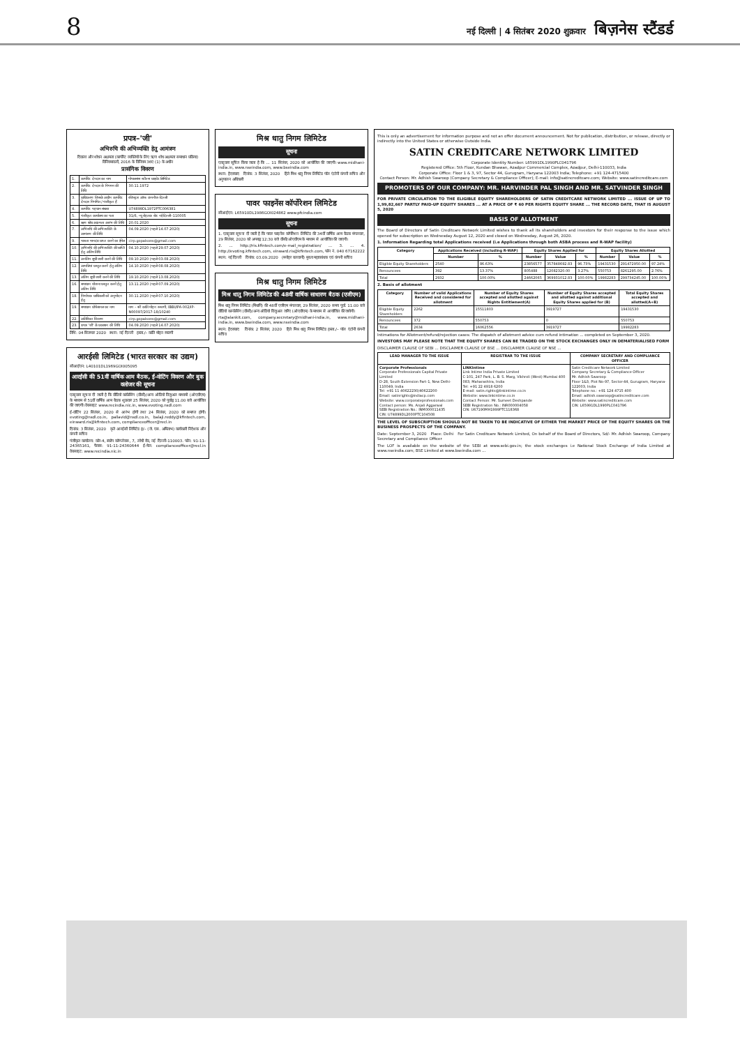8 नई दिल्ली | 4 सितंबर 2020 शुक्रवार बिज़नेस स्टैंडर्ड
प्रपत्र–'जी'
अभिरुचि की अभिव्यक्ति हेतु आमंत्रण
दिवाला और शोधन अक्षमता (कार्पोरेट व्यक्तियों के लिए ऋण शोध अक्षमता समाधान प्रक्रिया) विनियमावली, 2016 के विनियम 36ए (1) के अधीन
प्रासंगिक विवरण
| 1. | कार्पोरेट देनदार का नाम | गोपालसंस स्टील्स प्राइवेट लिमिटेड |
| 2. | कार्पोरेट देनदार के निगमन की तिथि | 30.11.1972 |
| 3. | प्राधिकरण जिसके अधीन कार्पोरेट देनदार निगमित / पंजीकृत है | रजिस्ट्रार ऑफ कंपनीज–दिल्ली |
| 4. | कार्पोरेट पहचान संख्या | U74899DL1972PTC006381 |
| 5. | पंजीकृत कार्यालय का पता | 31/6, न्यू रोहतक रोड नई दिल्ली–110005 |
| 6. | ऋण शोध अक्षमता आरंभ की तिथि | 20.01.2020 |
| 7. | अभिरुचि की अभिव्यक्ति के आमंत्रण की तिथि | 04.09.2020 (पहले 14.07.2020) |
| 9. | पात्रता मानदंड प्राप्त करने का ईमेल | cirp.gopalsons@gmail.com |
| 10. | अभिरुचि की अभिव्यक्ति की प्राप्ति हेतु अंतिम तिथि | 04.10.2020 (पहले 29.07.2020) |
| 11. | अनंतिम सूची जारी करने की तिथि | 09.10.2020 (पहले 03.08.2020) |
| 12. | आपत्तियां प्रस्तुत करने हेतु अंतिम तिथि | 14.10.2020 (पहले 08.08.2020) |
| 13. | अंतिम सूची जारी करने की तिथि | 19.10.2020 (पहले 13.08.2020) |
| 16. | समाधान योजना प्रस्तुत करने हेतु अंतिम तिथि | 13.11.2020 (पहले 07.09.2020) |
| 18. | निर्णायक प्राधिकारी को अनुमोदन हेतु | 30.11.2020 (पहले 07.10.2020) |
| 19. | समाधान प्रोफेशनल का नाम | नाम – श्री कांति मोहन रुस्तगी, IBBI/IPA-002/IP-N00097/2017-18/10240 |
| 22. | अतिरिक्त विवरण | cirp.gopalsons@gmail.com |
| 23. | प्रपत्र 'जी' के प्रकाशन की तिथि | 04.09.2020 (पहले 14.07.2020) |
तिथि: 04 सितम्बर 2020 स्थान: नई दिल्ली हस्ता./– कांति मोहन रुस्तगी
आरईसी लिमिटेड (भारत सरकार का उद्यम)
सीआईएन: L40101DL1969GOI005095
आरईसी की 51वीं वार्षिक आम बैठक, ई-वोटिंग विवरण और बुक क्लोजर की सूचना
एतद्द्वारा सूचना दी जाती है कि वीडियो कांफ्रेंसिंग (वीसी)/अन्य ऑडियो विजुअल माध्यमों (ओएवीएम) के माध्यम से 51वीं वार्षिक आम बैठक शुक्रवार 25 सितंबर, 2020 को पूर्वाह्न 11.00 बजे आयोजित की जाएगी। वेबसाइट www.recindia.nic.in, www.evoting.nsdl.com
ई-वोटिंग 22 सितंबर, 2020 से आरंभ होगी तथा 24 सितंबर, 2020 को समाप्त होगी। evoting@nsdl.co.in, pallavid@nsdl.co.in, balaji.reddy@kfintech.com, einward.ris@kfintech.com, complianceofficer@recl.in
दिनांक: 3 सितंबर, 2020 कृते आरईसी लिमिटेड ह/– (जे. एस. अमिताभ) कार्यकारी निदेशक और कंपनी सचिव
पंजीकृत कार्यालय: कोर-4, स्कोप कॉम्प्लेक्स, 7, लोधी रोड, नई दिल्ली–110003. फोन: 91-11-24365161, फैक्स: 91-11-24360644 ई-मेल: complianceofficer@recl.in वेबसाइट: www.recindia.nic.in
मिश्र धातु निगम लिमिटेड
सूचना
एतद्द्वारा सूचित किया जाता है कि ... 11 सितंबर, 2020 को आयोजित की जाएगी। www.midhani-india.in, www.nseindia.com, www.bseindia.com
स्थान: हैदराबाद दिनांक: 3 सितंबर, 2020 हिते मिश्र धातु निगम लिमिटेड पॉल एंटोनी कंपनी सचिव और अनुपालन अधिकारी
पावर फाइनेंस कॉर्पोरेशन लिमिटेड
सीआईएन: L65910DL1986GOI024862 www.pfcindia.com
सूचना
1. एतद्द्वारा सूचना दी जाती है कि पावर फाइनेंस कॉर्पोरेशन लिमिटेड की 34वीं वार्षिक आम बैठक मंगलवार, 29 सितंबर, 2020 को अपराह्न 12:30 बजे वीसी/ओएवीएम के माध्यम से आयोजित की जाएगी।
2. ... http://ris.kfintech.com/e-mail_registration/ ... 3. ... 4. http://evoting.kfintech.com, einward.ris@kfintech.com, फोन नं. 040 67162222
स्थान: नई दिल्ली दिनांक: 03.09.2020 (मनोहर बलवानी) मुख्य महाप्रबंधक एवं कंपनी सचिव
मिश्र धातु निगम लिमिटेड
मिश्र धातु निगम लिमिटेड की 48वीं वार्षिक साधारण बैठक (एजीएम)
मिश्र धातु निगम लिमिटेड (मिधानि) की 48वीं एजीएम मंगलवार, 29 सितंबर, 2020 समय पूर्वा. 11.00 बजे वीडियो कान्फ्रेंसिंग (वीसी)/अन्य ऑडियो विजुअल जरिए (ओएवीएम) के माध्यम से आयोजित की जायेगी।
rta@alankit.com, company.secretary@midhani-india.in, www.midhani-india.in, www.bseindia.com, www.nseindia.com
स्थान: हैदराबाद दिनांक: 2 सितंबर, 2020 हिते मिश्र धातु निगम लिमिटेड हस्ता./– पॉल एंटोनी कंपनी सचिव
This is only an advertisement for information purpose and not an offer document announcement. Not for publication, distribution, or release, directly or indirectly into the United States or otherwise Outside India.
SATIN CREDITCARE NETWORK LIMITED
Corporate Identity Number: L65991DL1990PLC041796
Registered Office: 5th Floor, Kundan Bhawan, Azadpur Commercial Complex, Azadpur, Delhi-110033, India
Corporate Office: Floor 1 & 3, 97, Sector 44, Gurugram, Haryana 122003 India; Telephone: +91 124-4715400
Contact Person: Mr. Adhish Swaroop (Company Secretary & Compliance Officer); E-mail: info@satincreditcare.com; Website: www.satincreditcare.com
PROMOTERS OF OUR COMPANY: MR. HARVINDER PAL SINGH AND MR. SATVINDER SINGH
FOR PRIVATE CIRCULATION TO THE ELIGIBLE EQUITY SHAREHOLDERS OF SATIN CREDITCARE NETWORK LIMITED ... ISSUE OF UP TO 1,99,82,667 PARTLY PAID-UP EQUITY SHARES ... AT A PRICE OF ₹ 60 PER RIGHTS EQUITY SHARE ... THE RECORD DATE, THAT IS AUGUST 5, 2020
BASIS OF ALLOTMENT
The Board of Directors of Satin Creditcare Network Limited wishes to thank all its shareholders and investors for their response to the issue which opened for subscription on Wednesday August 12, 2020 and closed on Wednesday, August 26, 2020.
1. Information Regarding total Applications received (i.e Applications through both ASBA process and R-WAP facility)
| Category | Applications Received (including R-WAP) | | Equity Shares Applied for | | | Equity Shares Allotted | | |
| --- | --- | --- | --- | --- | --- | --- | --- | --- |
| | Number | % | Number | Value | % | Number | Value | % |
| Eligible Equity Shareholders | 2540 | 86.63% | 23856577 | 357848692.83 | 96.73% | 19431530 | 291472950.00 | 97.24% |
| Renouncees | 392 | 13.37% | 805488 | 12082320.00 | 3.27% | 550753 | 8261295.00 | 2.76% |
| Total | 2932 | 100.00% | 24662065 | 369931012.83 | 100.00% | 19982283 | 299734245.00 | 100.00% |
2. Basis of allotment
| Category | Number of valid Applications Received and considered for allotment | Number of Equity Shares accepted and allotted against Rights Entitlement(A) | Number of Equity Shares accepted and allotted against additional Equity Shares applied for (B) | Total Equity Shares accepted and allotted(A+B) |
| --- | --- | --- | --- | --- |
| Eligible Equity Shareholders | 2262 | 15511803 | 3919727 | 19431530 |
| Renouncees | 372 | 550753 | 0 | 550753 |
| Total | 2634 | 16062556 | 3919727 | 19982283 |
Intimations for Allotment/refund/rejection cases: The dispatch of allotment advice cum refund intimation ... completed on September 3, 2020.
INVESTORS MAY PLEASE NOTE THAT THE EQUITY SHARES CAN BE TRADED ON THE STOCK EXCHANGES ONLY IN DEMATERIALISED FORM
DISCLAIMER CLAUSE OF SEBI ... DISCLAIMER CLAUSE OF BSE ... DISCLAIMER CLAUSE OF NSE ...
| LEAD MANAGER TO THE ISSUE | REGISTRAR TO THE ISSUE | COMPANY SECRETARY AND COMPLIANCE OFFICER |
| --- | --- | --- |
| Corporate Professionals Corporate Professionals Capital Private Limited D-28, South Extension Part-1, New Delhi-110049, India Tel: +91 11 40622230/40622200 Email: satinrights@indiacp.com Website: www.corporateprofessionals.com Contact person: Ms. Anjali Aggarwal SEBI Registration No.: INM000011435 CIN: U74899DL2000PTC104508 | LINKIntime Link Intime India Private Limited C-101, 247 Park, L. B. S. Marg, Vikhroli (West) Mumbai 400 083, Maharashtra, India Tel: +91 22 4918 6200 E-mail: satin.rights@linkintime.co.in Website: www.linkintime.co.in Contact Person: Mr. Sumeet Deshpande SEBI Registration No.: INR000004058 CIN: U67190MH1999PTC118368 | Satin Creditcare Network Limited Company Secretary & Compliance Officer Mr. Adhish Swaroop Floor 1&3, Plot No-97, Sector-44, Gurugram, Haryana-122003, India Telephone no.: +91 124 4715 400 Email: adhish.swaroop@satincreditcare.com Website: www.satincreditcare.com CIN: L65991DL1990PLC041796 |
THE LEVEL OF SUBSCRIPTION SHOULD NOT BE TAKEN TO BE INDICATIVE OF EITHER THE MARKET PRICE OF THE EQUITY SHARES OR THE BUSINESS PROSPECTS OF THE COMPANY.
Date: September 3, 2020 Place: Delhi For Satin Creditcare Network Limited, On behalf of the Board of Directors, Sd/- Mr. Adhish Swaroop, Company Secretary and Compliance Officer
The LOF is available on the website of the SEBI at www.sebi.gov.in; the stock exchanges i.e National Stock Exchange of India Limited at www.nseindia.com; BSE Limited at www.bseindia.com ...